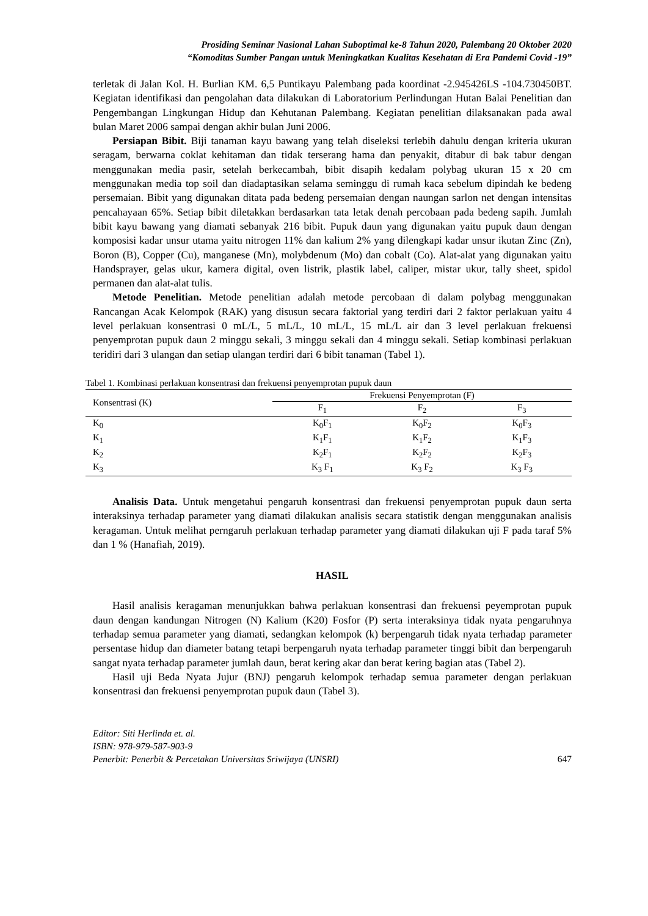Prosiding Seminar Nasional Lahan Suboptimal ke-8 Tahun 2020, Palembang 20 Oktober 2020
“Komoditas Sumber Pangan untuk Meningkatkan Kualitas Kesehatan di Era Pandemi Covid -19”
terletak di Jalan Kol. H. Burlian KM. 6,5 Puntikayu Palembang pada koordinat -2.945426LS -104.730450BT. Kegiatan identifikasi dan pengolahan data dilakukan di Laboratorium Perlindungan Hutan Balai Penelitian dan Pengembangan Lingkungan Hidup dan Kehutanan Palembang. Kegiatan penelitian dilaksanakan pada awal bulan Maret 2006 sampai dengan akhir bulan Juni 2006.
Persiapan Bibit. Biji tanaman kayu bawang yang telah diseleksi terlebih dahulu dengan kriteria ukuran seragam, berwarna coklat kehitaman dan tidak terserang hama dan penyakit, ditabur di bak tabur dengan menggunakan media pasir, setelah berkecambah, bibit disapih kedalam polybag ukuran 15 x 20 cm menggunakan media top soil dan diadaptasikan selama seminggu di rumah kaca sebelum dipindah ke bedeng persemaian. Bibit yang digunakan ditata pada bedeng persemaian dengan naungan sarlon net dengan intensitas pencahayaan 65%. Setiap bibit diletakkan berdasarkan tata letak denah percobaan pada bedeng sapih. Jumlah bibit kayu bawang yang diamati sebanyak 216 bibit. Pupuk daun yang digunakan yaitu pupuk daun dengan komposisi kadar unsur utama yaitu nitrogen 11% dan kalium 2% yang dilengkapi kadar unsur ikutan Zinc (Zn), Boron (B), Copper (Cu), manganese (Mn), molybdenum (Mo) dan cobalt (Co). Alat-alat yang digunakan yaitu Handsprayer, gelas ukur, kamera digital, oven listrik, plastik label, caliper, mistar ukur, tally sheet, spidol permanen dan alat-alat tulis.
Metode Penelitian. Metode penelitian adalah metode percobaan di dalam polybag menggunakan Rancangan Acak Kelompok (RAK) yang disusun secara faktorial yang terdiri dari 2 faktor perlakuan yaitu 4 level perlakuan konsentrasi 0 mL/L, 5 mL/L, 10 mL/L, 15 mL/L air dan 3 level perlakuan frekuensi penyemprotan pupuk daun 2 minggu sekali, 3 minggu sekali dan 4 minggu sekali. Setiap kombinasi perlakuan teridiri dari 3 ulangan dan setiap ulangan terdiri dari 6 bibit tanaman (Tabel 1).
Tabel 1. Kombinasi perlakuan konsentrasi dan frekuensi penyemprotan pupuk daun
| Konsentrasi (K) | Frekuensi Penyemprotan (F) | | |
| --- | --- | --- | --- |
| | F<sub>1</sub> | F<sub>2</sub> | F<sub>3</sub> |
| K<sub>0</sub> | K<sub>0</sub>F<sub>1</sub> | K<sub>0</sub>F<sub>2</sub> | K<sub>0</sub>F<sub>3</sub> |
| K<sub>1</sub> | K<sub>1</sub>F<sub>1</sub> | K<sub>1</sub>F<sub>2</sub> | K<sub>1</sub>F<sub>3</sub> |
| K<sub>2</sub> | K<sub>2</sub>F<sub>1</sub> | K<sub>2</sub>F<sub>2</sub> | K<sub>2</sub>F<sub>3</sub> |
| K<sub>3</sub> | K<sub>3</sub> F<sub>1</sub> | K<sub>3</sub> F<sub>2</sub> | K<sub>3</sub> F<sub>3</sub> |
Analisis Data. Untuk mengetahui pengaruh konsentrasi dan frekuensi penyemprotan pupuk daun serta interaksinya terhadap parameter yang diamati dilakukan analisis secara statistik dengan menggunakan analisis keragaman. Untuk melihat perngaruh perlakuan terhadap parameter yang diamati dilakukan uji F pada taraf 5% dan 1 % (Hanafiah, 2019).
HASIL
Hasil analisis keragaman menunjukkan bahwa perlakuan konsentrasi dan frekuensi peyemprotan pupuk daun dengan kandungan Nitrogen (N) Kalium (K20) Fosfor (P) serta interaksinya tidak nyata pengaruhnya terhadap semua parameter yang diamati, sedangkan kelompok (k) berpengaruh tidak nyata terhadap parameter persentase hidup dan diameter batang tetapi berpengaruh nyata terhadap parameter tinggi bibit dan berpengaruh sangat nyata terhadap parameter jumlah daun, berat kering akar dan berat kering bagian atas (Tabel 2).
Hasil uji Beda Nyata Jujur (BNJ) pengaruh kelompok terhadap semua parameter dengan perlakuan konsentrasi dan frekuensi penyemprotan pupuk daun (Tabel 3).
Editor: Siti Herlinda et. al.
ISBN: 978-979-587-903-9
Penerbit: Penerbit & Percetakan Universitas Sriwijaya (UNSRI) 647